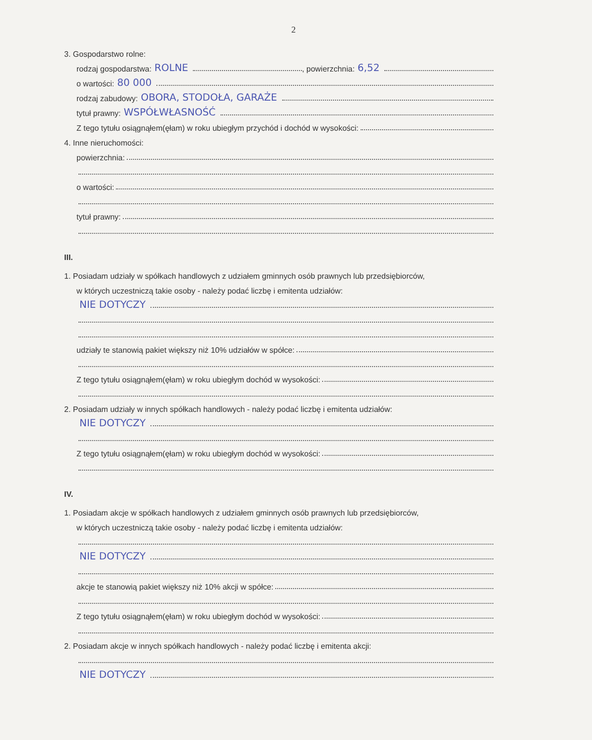2
3. Gospodarstwo rolne:
rodzaj gospodarstwa: ROLNE , powierzchnia: 6,52
o wartości: 80 000
rodzaj zabudowy: OBORA, STODOŁA, GARAŻE
tytuł prawny: WSPÓŁWŁASNOŚĆ
Z tego tytułu osiągnąłem(ęłam) w roku ubiegłym przychód i dochód w wysokości:
4. Inne nieruchomości:
powierzchnia:
o wartości:
tytuł prawny:
III.
1. Posiadam udziały w spółkach handlowych z udziałem gminnych osób prawnych lub przedsiębiorców,
w których uczestniczą takie osoby - należy podać liczbę i emitenta udziałów:
NIE DOTYCZY
udziały te stanowią pakiet większy niż 10% udziałów w spółce:
Z tego tytułu osiągnąłem(ęłam) w roku ubiegłym dochód w wysokości:
2. Posiadam udziały w innych spółkach handlowych - należy podać liczbę i emitenta udziałów:
NIE DOTYCZY
Z tego tytułu osiągnąłem(ęłam) w roku ubiegłym dochód w wysokości:
IV.
1. Posiadam akcje w spółkach handlowych z udziałem gminnych osób prawnych lub przedsiębiorców,
w których uczestniczą takie osoby - należy podać liczbę i emitenta udziałów:
NIE DOTYCZY
akcje te stanowią pakiet większy niż 10% akcji w spółce:
Z tego tytułu osiągnąłem(ęłam) w roku ubiegłym dochód w wysokości:
2. Posiadam akcje w innych spółkach handlowych - należy podać liczbę i emitenta akcji:
NIE DOTYCZY